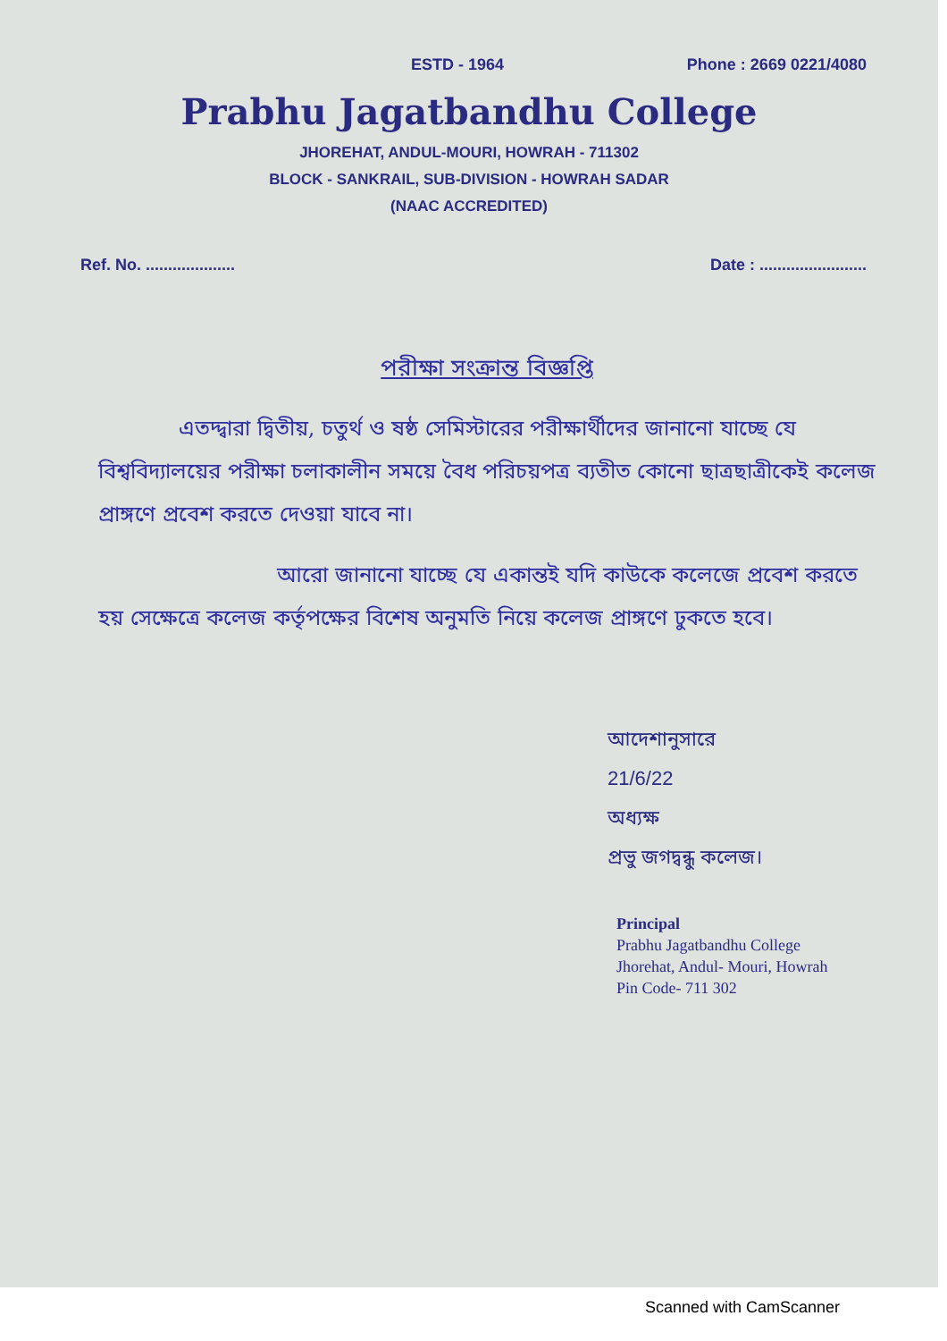ESTD - 1964 Phone : 2669 0221/4080
Prabhu Jagatbandhu College
JHOREHAT, ANDUL-MOURI, HOWRAH - 711302
BLOCK - SANKRAIL, SUB-DIVISION - HOWRAH SADAR
(NAAC ACCREDITED)
Ref. No. .................... Date : ........................
পরীক্ষা সংক্রান্ত বিজ্ঞপ্তি
এতদ্দ্বারা দ্বিতীয়, চতুর্থ ও ষষ্ঠ সেমিস্টারের পরীক্ষার্থীদের জানানো যাচ্ছে যে বিশ্ববিদ্যালয়ের পরীক্ষা চলাকালীন সময়ে বৈধ পরিচয়পত্র ব্যতীত কোনো ছাত্রছাত্রীকেই কলেজ প্রাঙ্গণে প্রবেশ করতে দেওয়া যাবে না।
আরো জানানো যাচ্ছে যে একান্তই যদি কাউকে কলেজে প্রবেশ করতে হয় সেক্ষেত্রে কলেজ কর্তৃপক্ষের বিশেষ অনুমতি নিয়ে কলেজ প্রাঙ্গণে ঢুকতে হবে।
আদেশানুসারে
21/6/22
অধ্যক্ষ
প্রভু জগদ্বন্ধু কলেজ।
Principal
Prabhu Jagatbandhu College
Jhorehat, Andul- Mouri, Howrah
Pin Code- 711 302
Scanned with CamScanner